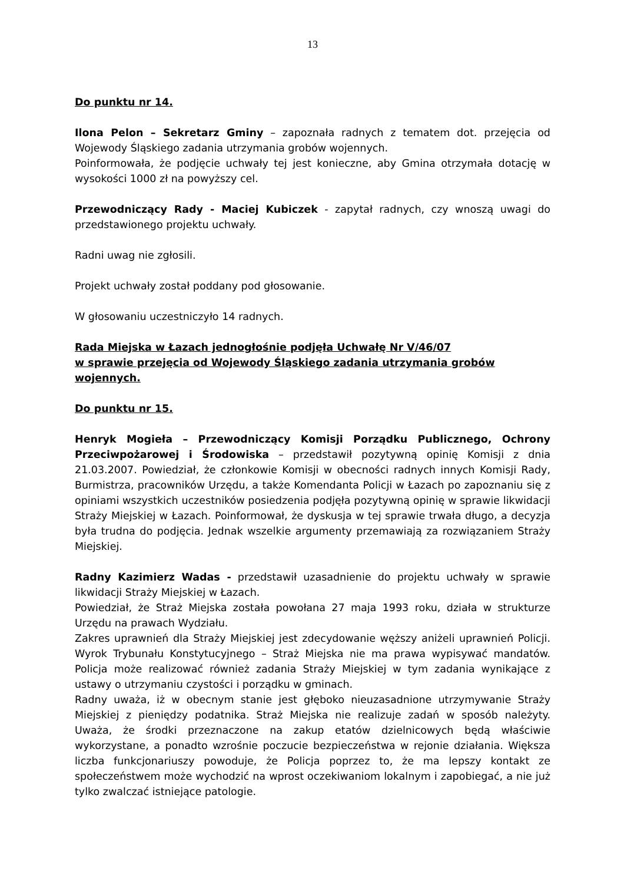13
Do punktu nr 14.
Ilona Pelon – Sekretarz Gminy – zapoznała radnych z tematem dot. przejęcia od Wojewody Śląskiego zadania utrzymania grobów wojennych.
Poinformowała, że podjęcie uchwały tej jest konieczne, aby Gmina otrzymała dotację w wysokości 1000 zł na powyższy cel.
Przewodniczący Rady - Maciej Kubiczek - zapytał radnych, czy wnoszą uwagi do przedstawionego projektu uchwały.
Radni uwag nie zgłosili.
Projekt uchwały został poddany pod głosowanie.
W głosowaniu uczestniczyło 14 radnych.
Rada Miejska w Łazach jednogłośnie podjęła Uchwałę Nr V/46/07
w sprawie przejęcia od Wojewody Śląskiego zadania utrzymania grobów wojennych.
Do punktu nr 15.
Henryk Mogieła – Przewodniczący Komisji Porządku Publicznego, Ochrony Przeciwpożarowej i Środowiska – przedstawił pozytywną opinię Komisji z dnia 21.03.2007. Powiedział, że członkowie Komisji w obecności radnych innych Komisji Rady, Burmistrza, pracowników Urzędu, a także Komendanta Policji w Łazach po zapoznaniu się z opiniami wszystkich uczestników posiedzenia podjęła pozytywną opinię w sprawie likwidacji Straży Miejskiej w Łazach. Poinformował, że dyskusja w tej sprawie trwała długo, a decyzja była trudna do podjęcia. Jednak wszelkie argumenty przemawiają za rozwiązaniem Straży Miejskiej.
Radny Kazimierz Wadas - przedstawił uzasadnienie do projektu uchwały w sprawie likwidacji Straży Miejskiej w Łazach.
Powiedział, że Straż Miejska została powołana 27 maja 1993 roku, działa w strukturze Urzędu na prawach Wydziału.
Zakres uprawnień dla Straży Miejskiej jest zdecydowanie węższy aniżeli uprawnień Policji. Wyrok Trybunału Konstytucyjnego – Straż Miejska nie ma prawa wypisywać mandatów. Policja może realizować również zadania Straży Miejskiej w tym zadania wynikające z ustawy o utrzymaniu czystości i porządku w gminach.
Radny uważa, iż w obecnym stanie jest głęboko nieuzasadnione utrzymywanie Straży Miejskiej z pieniędzy podatnika. Straż Miejska nie realizuje zadań w sposób należyty. Uważa, że środki przeznaczone na zakup etatów dzielnicowych będą właściwie wykorzystane, a ponadto wzrośnie poczucie bezpieczeństwa w rejonie działania. Większa liczba funkcjonariuszy powoduje, że Policja poprzez to, że ma lepszy kontakt ze społeczeństwem może wychodzić na wprost oczekiwaniom lokalnym i zapobiegać, a nie już tylko zwalczać istniejące patologie.